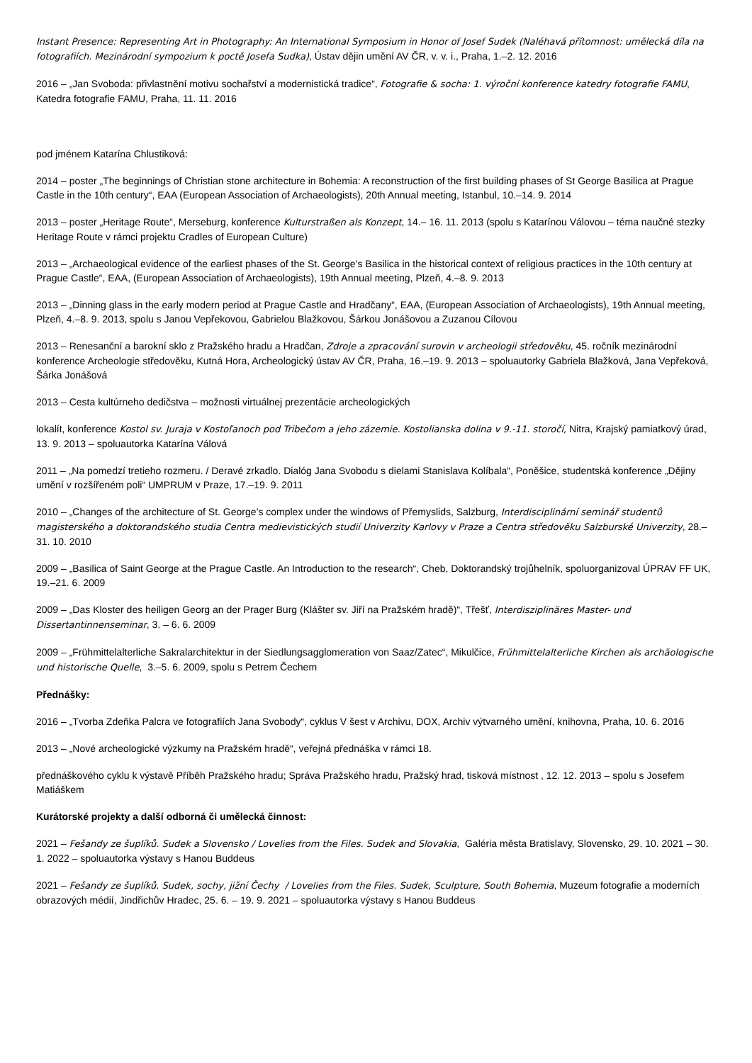Instant Presence: Representing Art in Photography: An International Symposium in Honor of Josef Sudek (Naléhavá přítomnost: umělecká díla na fotografiích. Mezinárodní sympozium k poctě Josefa Sudka), Ústav dějin umění AV ČR, v. v. i., Praha, 1.–2. 12. 2016
2016 – „Jan Svoboda: přivlastnění motivu sochařství a modernistická tradice“, Fotografie & socha: 1. výroční konference katedry fotografie FAMU, Katedra fotografie FAMU, Praha, 11. 11. 2016
pod jménem Katarína Chlustiková:
2014 – poster „The beginnings of Christian stone architecture in Bohemia: A reconstruction of the first building phases of St George Basilica at Prague Castle in the 10th century“, EAA (European Association of Archaeologists), 20th Annual meeting, Istanbul, 10.–14. 9. 2014
2013 – poster „Heritage Route“, Merseburg, konference Kulturstraßen als Konzept, 14.– 16. 11. 2013 (spolu s Katarínou Válovou – téma naučné stezky Heritage Route v rámci projektu Cradles of European Culture)
2013 – „Archaeological evidence of the earliest phases of the St. George’s Basilica in the historical context of religious practices in the 10th century at Prague Castle“, EAA, (European Association of Archaeologists), 19th Annual meeting, Plzeň, 4.–8. 9. 2013
2013 – „Dinning glass in the early modern period at Prague Castle and Hradčany“, EAA, (European Association of Archaeologists), 19th Annual meeting, Plzeň, 4.–8. 9. 2013, spolu s Janou Vepřekovou, Gabrielou Blažkovou, Šárkou Jonášovou a Zuzanou Cílovou
2013 – Renesanční a barokní sklo z Pražského hradu a Hradčan, Zdroje a zpracování surovin v archeologii středověku, 45. ročník mezinárodní konference Archeologie středověku, Kutná Hora, Archeologický ústav AV ČR, Praha, 16.–19. 9. 2013 – spoluautorky Gabriela Blažková, Jana Vepřeková, Šárka Jonášová
2013 – Cesta kultúrneho dedičstva – možnosti virtuálnej prezentácie archeologických
lokalít, konference Kostol sv. Juraja v Kostoľanoch pod Tribečom a jeho zázemie. Kostolianska dolina v 9.-11. storočí, Nitra, Krajský pamiatkový úrad, 13. 9. 2013 – spoluautorka Katarína Válová
2011 – „Na pomedzí tretieho rozmeru. / Deravé zrkadlo. Dialóg Jana Svobodu s dielami Stanislava Kolíbala“, Poněšice, studentská konference „Dějiny umění v rozšířeném poli“ UMPRUM v Praze, 17.–19. 9. 2011
2010 – „Changes of the architecture of St. George’s complex under the windows of Přemyslids, Salzburg, Interdisciplinární seminář studentů magisterského a doktorandského studia Centra medievistických studií Univerzity Karlovy v Praze a Centra středověku Salzburské Univerzity, 28.–31. 10. 2010
2009 – „Basilica of Saint George at the Prague Castle. An Introduction to the research“, Cheb, Doktorandský trojůhelník, spoluorganizoval ÚPRAV FF UK, 19.–21. 6. 2009
2009 – „Das Kloster des heiligen Georg an der Prager Burg (Klášter sv. Jiří na Pražském hradě)“, Třešť, Interdisziplinäres Master- und Dissertantinnenseminar, 3. – 6. 6. 2009
2009 – „Frühmittelalterliche Sakralarchitektur in der Siedlungsagglomeration von Saaz/Zatec“, Mikulčice, Frühmittelalterliche Kirchen als archäologische und historische Quelle, 3.–5. 6. 2009, spolu s Petrem Čechem
Přednášky:
2016 – „Tvorba Zdeňka Palcra ve fotografiích Jana Svobody“, cyklus V šest v Archivu, DOX, Archiv výtvarného umění, knihovna, Praha, 10. 6. 2016
2013 – „Nové archeologické výzkumy na Pražském hradě“, veřejná přednáška v rámci 18.
přednáškového cyklu k výstavě Příběh Pražského hradu; Správa Pražského hradu, Pražský hrad, tisková místnost , 12. 12. 2013 – spolu s Josefem Matiáškem
Kurátorské projekty a další odborná či umělecká činnost:
2021 – Fešandy ze šuplíků. Sudek a Slovensko / Lovelies from the Files. Sudek and Slovakia, Galéria města Bratislavy, Slovensko, 29. 10. 2021 – 30. 1. 2022 – spoluautorka výstavy s Hanou Buddeus
2021 – Fešandy ze šuplíků. Sudek, sochy, jižní Čechy / Lovelies from the Files. Sudek, Sculpture, South Bohemia, Muzeum fotografie a moderních obrazových médií, Jindřichův Hradec, 25. 6. – 19. 9. 2021 – spoluautorka výstavy s Hanou Buddeus